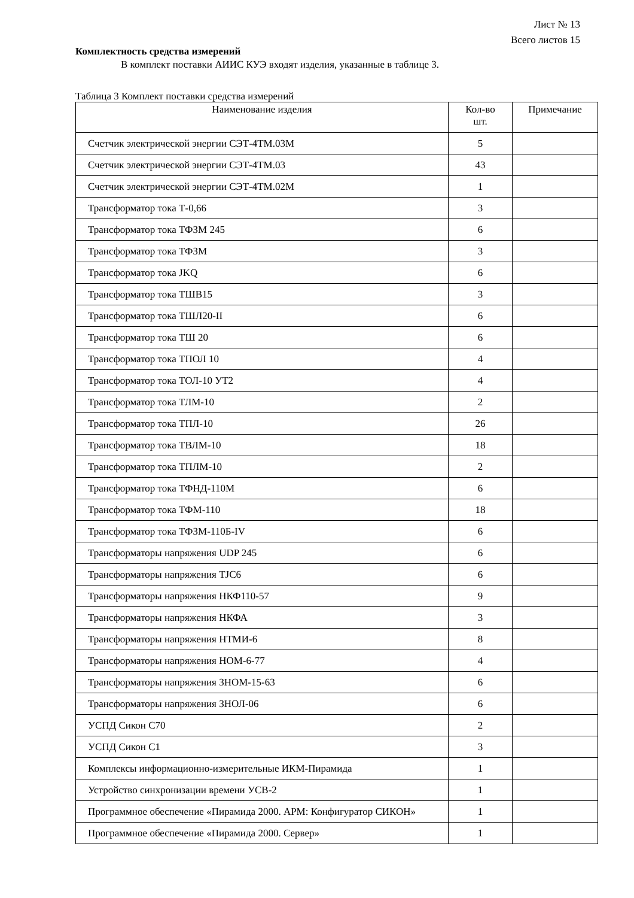Лист № 13
Всего листов 15
Комплектность средства измерений
В комплект поставки АИИС КУЭ входят изделия, указанные в таблице 3.
Таблица 3 Комплект поставки средства измерений
| Наименование изделия | Кол-во шт. | Примечание |
| --- | --- | --- |
| Счетчик электрической энергии СЭТ-4ТМ.03М | 5 | |
| Счетчик электрической энергии СЭТ-4ТМ.03 | 43 | |
| Счетчик электрической энергии СЭТ-4ТМ.02М | 1 | |
| Трансформатор тока Т-0,66 | 3 | |
| Трансформатор тока ТФЗМ 245 | 6 | |
| Трансформатор тока ТФЗМ | 3 | |
| Трансформатор тока JKQ | 6 | |
| Трансформатор тока ТШВ15 | 3 | |
| Трансформатор тока ТШЛ20-II | 6 | |
| Трансформатор тока ТШ 20 | 6 | |
| Трансформатор тока ТПОЛ 10 | 4 | |
| Трансформатор тока ТОЛ-10 УТ2 | 4 | |
| Трансформатор тока ТЛМ-10 | 2 | |
| Трансформатор тока ТПЛ-10 | 26 | |
| Трансформатор тока ТВЛМ-10 | 18 | |
| Трансформатор тока ТПЛМ-10 | 2 | |
| Трансформатор тока ТФНД-110М | 6 | |
| Трансформатор тока ТФМ-110 | 18 | |
| Трансформатор тока ТФЗМ-110Б-IV | 6 | |
| Трансформаторы напряжения UDP 245 | 6 | |
| Трансформаторы напряжения TJC6 | 6 | |
| Трансформаторы напряжения НКФ110-57 | 9 | |
| Трансформаторы напряжения НКФА | 3 | |
| Трансформаторы напряжения НТМИ-6 | 8 | |
| Трансформаторы напряжения НОМ-6-77 | 4 | |
| Трансформаторы напряжения ЗНОМ-15-63 | 6 | |
| Трансформаторы напряжения ЗНОЛ-06 | 6 | |
| УСПД Сикон С70 | 2 | |
| УСПД Сикон С1 | 3 | |
| Комплексы информационно-измерительные ИКМ-Пирамида | 1 | |
| Устройство синхронизации времени УСВ-2 | 1 | |
| Программное обеспечение «Пирамида 2000. АРМ: Конфигуратор СИКОН» | 1 | |
| Программное обеспечение «Пирамида 2000. Сервер» | 1 | |